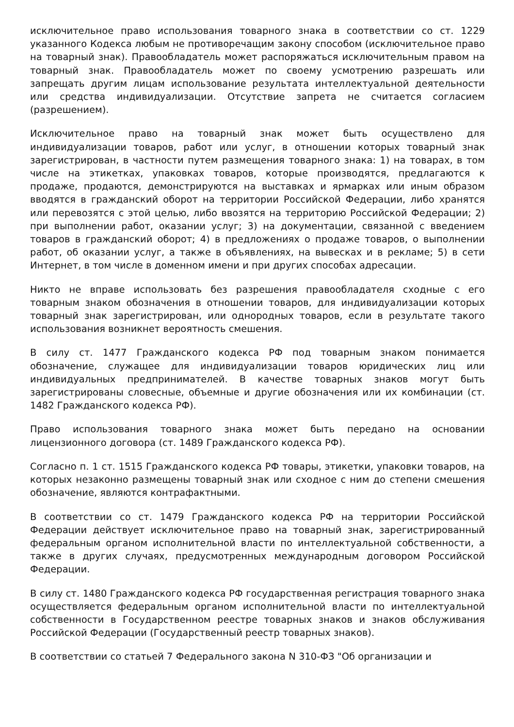исключительное право использования товарного знака в соответствии со ст. 1229 указанного Кодекса любым не противоречащим закону способом (исключительное право на товарный знак). Правообладатель может распоряжаться исключительным правом на товарный знак. Правообладатель может по своему усмотрению разрешать или запрещать другим лицам использование результата интеллектуальной деятельности или средства индивидуализации. Отсутствие запрета не считается согласием (разрешением).
Исключительное право на товарный знак может быть осуществлено для индивидуализации товаров, работ или услуг, в отношении которых товарный знак зарегистрирован, в частности путем размещения товарного знака: 1) на товарах, в том числе на этикетках, упаковках товаров, которые производятся, предлагаются к продаже, продаются, демонстрируются на выставках и ярмарках или иным образом вводятся в гражданский оборот на территории Российской Федерации, либо хранятся или перевозятся с этой целью, либо ввозятся на территорию Российской Федерации; 2) при выполнении работ, оказании услуг; 3) на документации, связанной с введением товаров в гражданский оборот; 4) в предложениях о продаже товаров, о выполнении работ, об оказании услуг, а также в объявлениях, на вывесках и в рекламе; 5) в сети Интернет, в том числе в доменном имени и при других способах адресации.
Никто не вправе использовать без разрешения правообладателя сходные с его товарным знаком обозначения в отношении товаров, для индивидуализации которых товарный знак зарегистрирован, или однородных товаров, если в результате такого использования возникнет вероятность смешения.
В силу ст. 1477 Гражданского кодекса РФ под товарным знаком понимается обозначение, служащее для индивидуализации товаров юридических лиц или индивидуальных предпринимателей. В качестве товарных знаков могут быть зарегистрированы словесные, объемные и другие обозначения или их комбинации (ст. 1482 Гражданского кодекса РФ).
Право использования товарного знака может быть передано на основании лицензионного договора (ст. 1489 Гражданского кодекса РФ).
Согласно п. 1 ст. 1515 Гражданского кодекса РФ товары, этикетки, упаковки товаров, на которых незаконно размещены товарный знак или сходное с ним до степени смешения обозначение, являются контрафактными.
В соответствии со ст. 1479 Гражданского кодекса РФ на территории Российской Федерации действует исключительное право на товарный знак, зарегистрированный федеральным органом исполнительной власти по интеллектуальной собственности, а также в других случаях, предусмотренных международным договором Российской Федерации.
В силу ст. 1480 Гражданского кодекса РФ государственная регистрация товарного знака осуществляется федеральным органом исполнительной власти по интеллектуальной собственности в Государственном реестре товарных знаков и знаков обслуживания Российской Федерации (Государственный реестр товарных знаков).
В соответствии со статьей 7 Федерального закона N 310-ФЗ "Об организации и